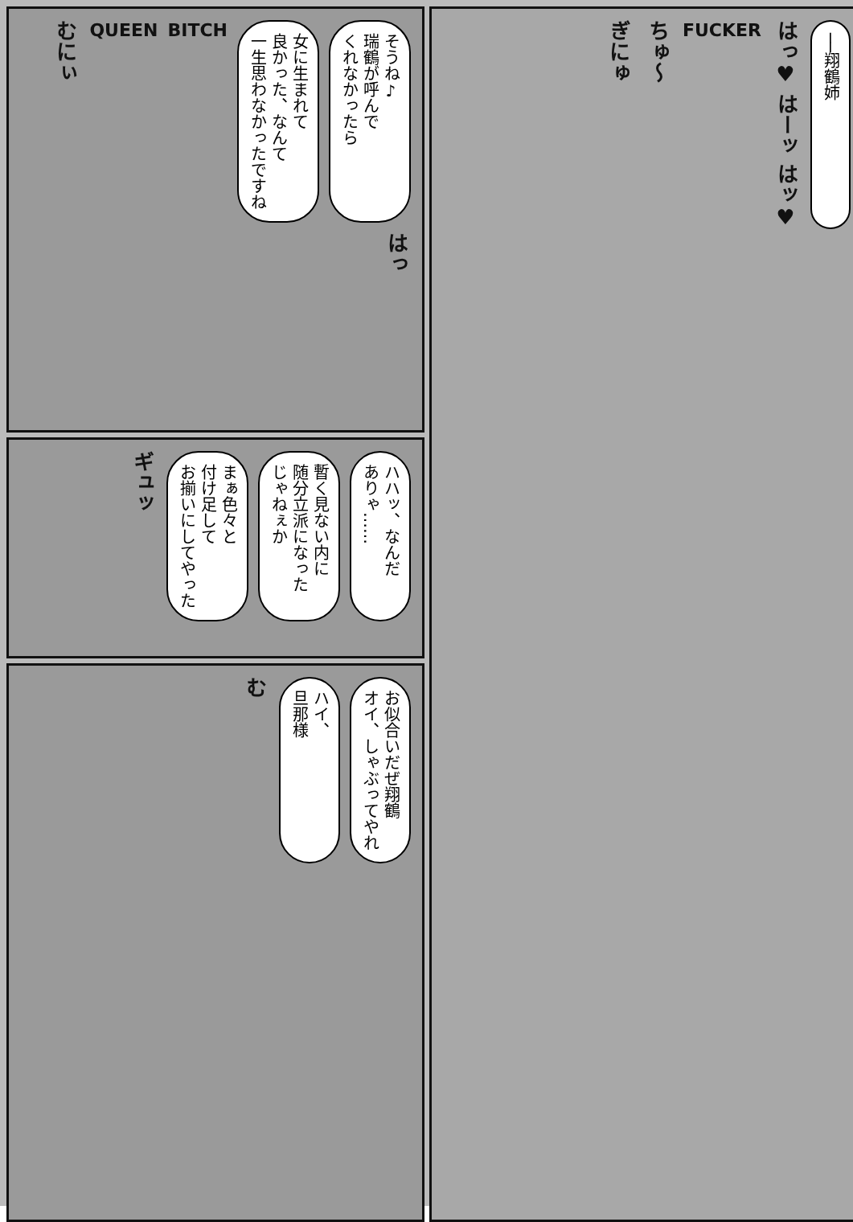──翔鶴姉
はっ♥ はーッ はッ♥
FUCKER
ちゅ～
ぎにゅ
そうね♪
瑞鶴が呼んで
くれなかったら
女に生まれて
良かった、なんて
一生思わなかったですね
BITCH
QUEEN
むにぃ
はっ
ハハッ、なんだ
ありゃ……
暫く見ない内に
随分立派になった
じゃねぇか
まぁ色々と
付け足して
お揃いにしてやった
ギュッ
お似合いだぜ翔鶴
オイ、しゃぶってやれ
ハイ、
旦那様
む